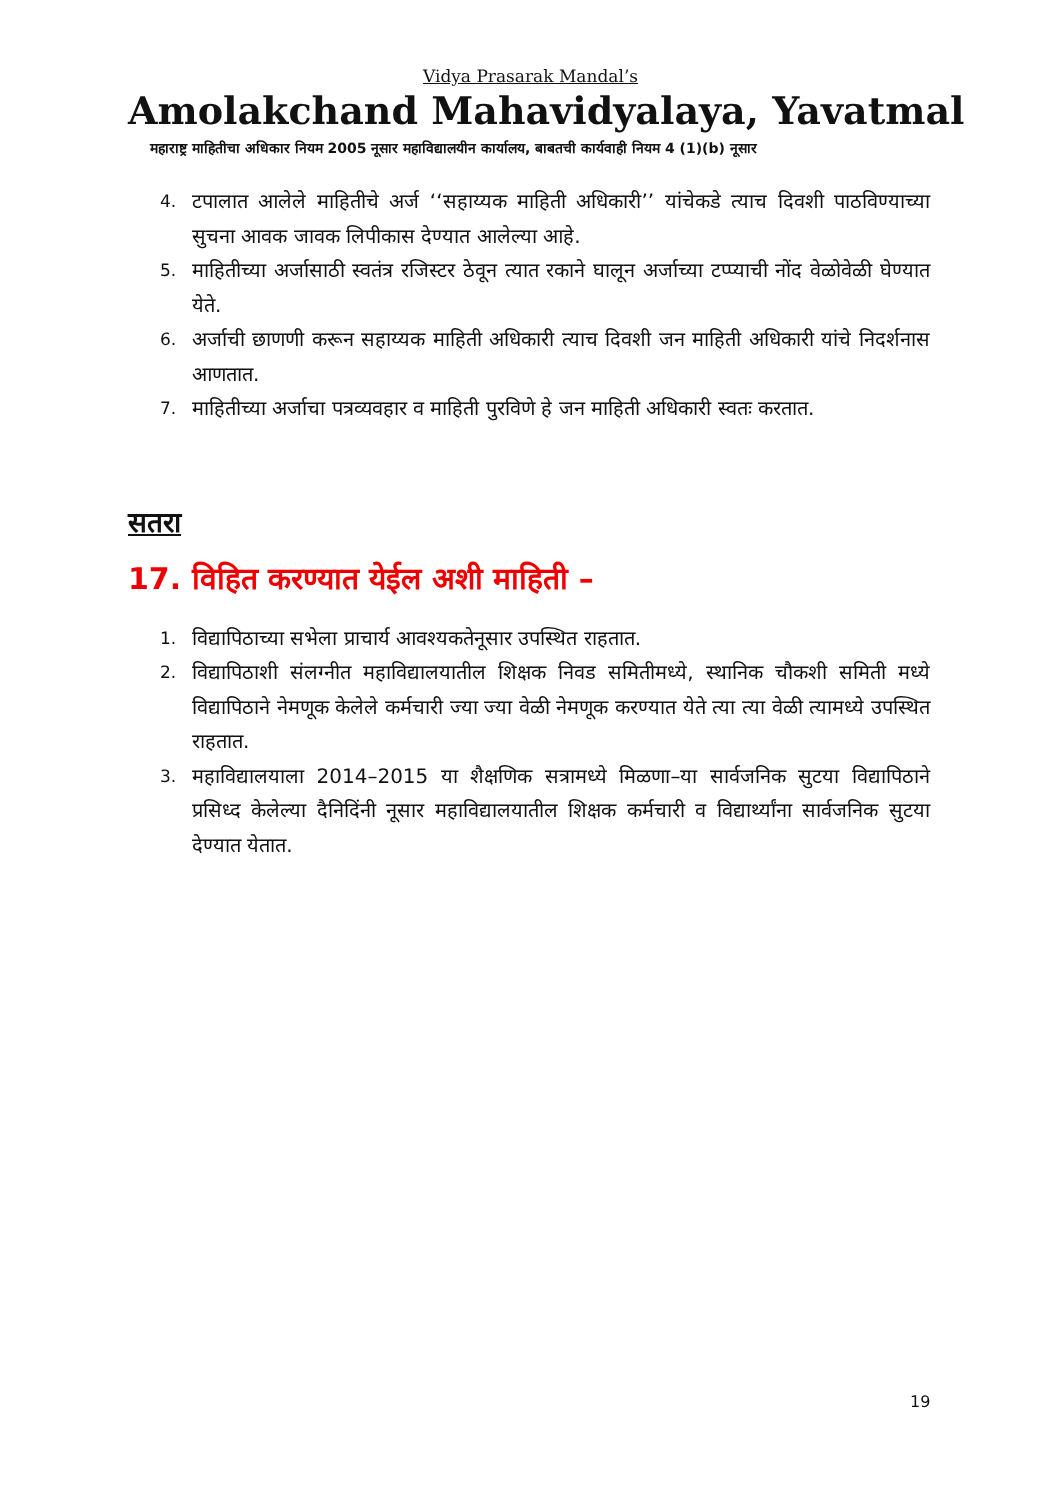Vidya Prasarak Mandal’s
Amolakchand Mahavidyalaya, Yavatmal
महाराष्ट्र माहितीचा अधिकार नियम 2005 नूसार महाविद्यालयीन कार्यालय, बाबतची कार्यवाही नियम 4 (1)(b) नूसार
4. टपालात आलेले माहितीचे अर्ज ‘‘सहाय्यक माहिती अधिकारी’’ यांचेकडे त्याच दिवशी पाठविण्याच्या सुचना आवक जावक लिपीकास देण्यात आलेल्या आहे.
5. माहितीच्या अर्जासाठी स्वतंत्र रजिस्टर ठेवून त्यात रकाने घालून अर्जाच्या टप्प्याची नोंद वेळोवेळी घेण्यात येते.
6. अर्जाची छाणणी करून सहाय्यक माहिती अधिकारी त्याच दिवशी जन माहिती अधिकारी यांचे निदर्शनास आणतात.
7. माहितीच्या अर्जाचा पत्रव्यवहार व माहिती पुरविणे हे जन माहिती अधिकारी स्वतः करतात.
सतरा
17. विहित करण्यात येईल अशी माहिती –
1. विद्यापिठाच्या सभेला प्राचार्य आवश्यकतेनूसार उपस्थित राहतात.
2. विद्यापिठाशी संलग्नीत महाविद्यालयातील शिक्षक निवड समितीमध्ये, स्थानिक चौकशी समिती मध्ये विद्यापिठाने नेमणूक केलेले कर्मचारी ज्या ज्या वेळी नेमणूक करण्यात येते त्या त्या वेळी त्यामध्ये उपस्थित राहतात.
3. महाविद्यालयाला 2014–2015 या शैक्षणिक सत्रामध्ये मिळणा–या सार्वजनिक सुटया विद्यापिठाने प्रसिध्द केलेल्या दैनिदिंनी नूसार महाविद्यालयातील शिक्षक कर्मचारी व विद्यार्थ्यांना सार्वजनिक सुटया देण्यात येतात.
19